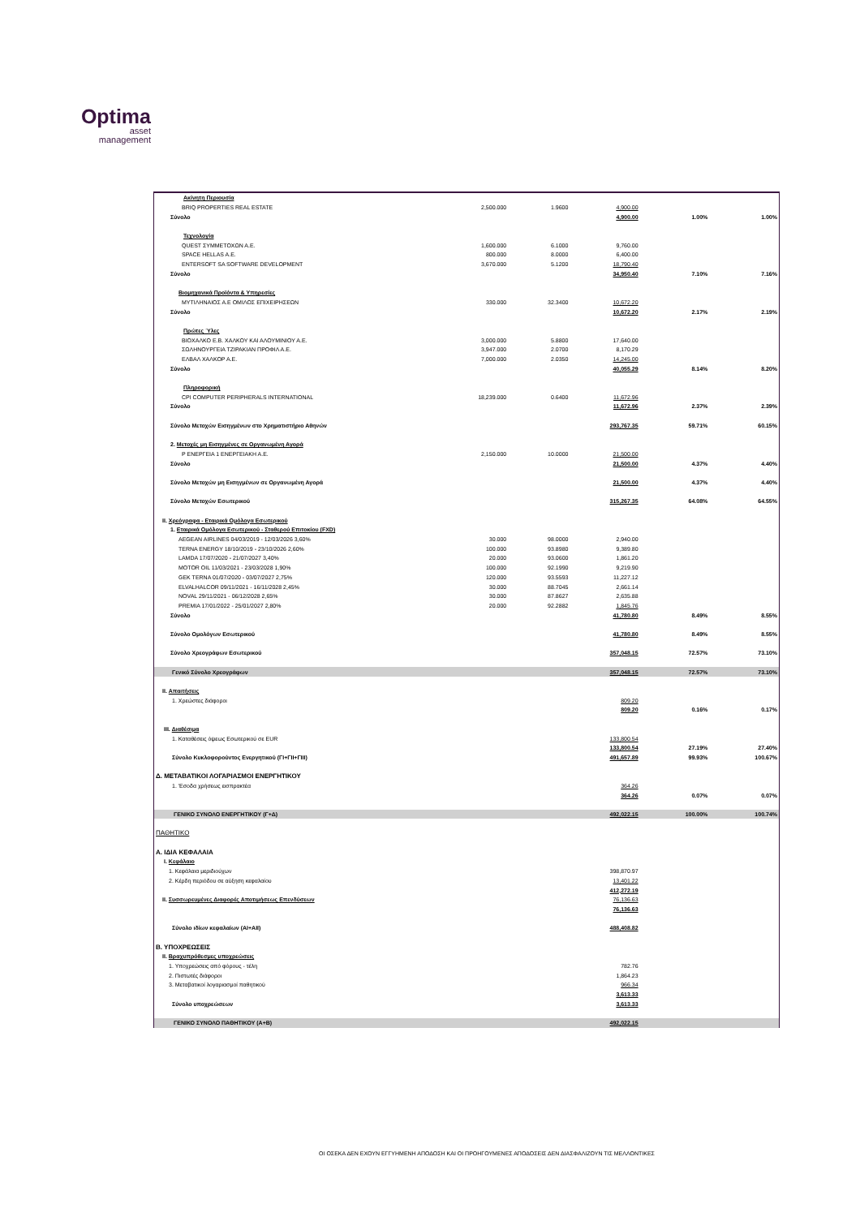Optima
asset
management
| Ακίνητη Περιουσία | | | | | |
| BRIQ PROPERTIES REAL ESTATE | 2,500.000 | 1.9600 | 4,900.00 | | |
| Σύνολο | | | 4,900.00 | 1.00% | 1.00% |
| Τεχνολογία | | | | | |
| QUEST ΣΥΜΜΕΤΟΧΩΝ Α.Ε. | 1,600.000 | 6.1000 | 9,760.00 | | |
| SPACE HELLAS A.E. | 800.000 | 8.0000 | 6,400.00 | | |
| ENTERSOFT SA SOFTWARE DEVELOPMENT | 3,670.000 | 5.1200 | 18,790.40 | | |
| Σύνολο | | | 34,950.40 | 7.10% | 7.16% |
| Βιομηχανικά Προϊόντα & Υπηρεσίες | | | | | |
| ΜΥΤΙΛΗΝΑΙΟΣ Α.Ε ΟΜΙΛΟΣ ΕΠΙΧΕΙΡΗΣΕΩΝ | 330.000 | 32.3400 | 10,672.20 | | |
| Σύνολο | | | 10,672.20 | 2.17% | 2.19% |
| Πρώτες Ύλες | | | | | |
| ΒΙΟΧΑΛΚΟ Ε.Β. ΧΑΛΚΟΥ ΚΑΙ ΑΛΟΥΜΙΝΙΟΥ Α.Ε. | 3,000.000 | 5.8800 | 17,640.00 | | |
| ΣΩΛΗΝΟΥΡΓΕΙΑ ΤΖΙΡΑΚΙΑΝ ΠΡΟΦΙΛ Α.Ε. | 3,947.000 | 2.0700 | 8,170.29 | | |
| ΕΛΒΑΛ ΧΑΛΚΟΡ Α.Ε. | 7,000.000 | 2.0350 | 14,245.00 | | |
| Σύνολο | | | 40,055.29 | 8.14% | 8.20% |
| Πληροφορική | | | | | |
| CPI COMPUTER PERIPHERALS INTERNATIONAL | 18,239.000 | 0.6400 | 11,672.96 | | |
| Σύνολο | | | 11,672.96 | 2.37% | 2.39% |
| Σύνολο Μετοχών Εισηγμένων στο Χρηματιστήριο Αθηνών | | | 293,767.35 | 59.71% | 60.15% |
| 2. Μετοχές μη Εισηγμένες σε Οργανωμένη Αγορά | | | | | |
| Ρ ΕΝΕΡΓΕΙΑ 1 ΕΝΕΡΓΕΙΑΚΗ Α.Ε. | 2,150.000 | 10.0000 | 21,500.00 | | |
| Σύνολο | | | 21,500.00 | 4.37% | 4.40% |
| Σύνολο Μετοχών μη Εισηγμένων σε Οργανωμένη Αγορά | | | 21,500.00 | 4.37% | 4.40% |
| Σύνολο Μετοχών Εσωτερικού | | | 315,267.35 | 64.08% | 64.55% |
| II. Χρεόγραφα - Εταιρικά Ομόλογα Εσωτερικού | | | | | |
| 1. Εταιρικά Ομόλογα Εσωτερικού - Σταθερού Επιτοκίου (FXD) | | | | | |
| AEGEAN AIRLINES 04/03/2019 - 12/03/2026 3,60% | 30.000 | 98.0000 | 2,940.00 | | |
| TERNA ENERGY 18/10/2019 - 23/10/2026 2,60% | 100.000 | 93.8980 | 9,389.80 | | |
| LAMDA 17/07/2020 - 21/07/2027 3,40% | 20.000 | 93.0600 | 1,861.20 | | |
| MOTOR OIL 11/03/2021 - 23/03/2028 1,90% | 100.000 | 92.1990 | 9,219.90 | | |
| GEK TERNA 01/07/2020 - 03/07/2027 2,75% | 120.000 | 93.5593 | 11,227.12 | | |
| ELVALHALCOR 09/11/2021 - 16/11/2028 2,45% | 30.000 | 88.7045 | 2,661.14 | | |
| NOVAL 29/11/2021 - 06/12/2028 2,65% | 30.000 | 87.8627 | 2,635.88 | | |
| PREMIA 17/01/2022 - 25/01/2027 2,80% | 20.000 | 92.2882 | 1,845.76 | | |
| Σύνολο | | | 41,780.80 | 8.49% | 8.55% |
| Σύνολο Ομολόγων Εσωτερικού | | | 41,780.80 | 8.49% | 8.55% |
| Σύνολο Χρεογράφων Εσωτερικού | | | 357,048.15 | 72.57% | 73.10% |
| Γενικό Σύνολο Χρεογράφων | | | 357,048.15 | 72.57% | 73.10% |
| II. Απαιτήσεις | | | | | |
| 1. Χρεώστες διάφοροι | | | 809.20 | | |
| | | | 809.20 | 0.16% | 0.17% |
| III. Διαθέσιμα | | | | | |
| 1. Καταθέσεις όψεως Εσωτερικού σε EUR | | | 133,800.54 | | |
| | | | 133,800.54 | 27.19% | 27.40% |
| Σύνολο Κυκλοφορούντος Ενεργητικού (ΓΙ+ΓΙΙ+ΓΙΙΙ) | | | 491,657.89 | 99.93% | 100.67% |
| Δ. ΜΕΤΑΒΑΤΙΚΟΙ ΛΟΓΑΡΙΑΣΜΟΙ ΕΝΕΡΓΗΤΙΚΟΥ | | | | | |
| 1. 'Εσοδα χρήσεως εισπρακτέα | | | 364.26 | | |
| | | | 364.26 | 0.07% | 0.07% |
| ΓΕΝΙΚΟ ΣΥΝΟΛΟ ΕΝΕΡΓΗΤΙΚΟΥ (Γ+Δ) | | | 492,022.15 | 100.00% | 100.74% |
| ΠΑΘΗΤΙΚΟ | | | | | |
| Α. ΙΔΙΑ ΚΕΦΑΛΑΙΑ | | | | | |
| I. Κεφάλαιο | | | | | |
| 1. Κεφάλαια μεριδιούχων | | | 398,870.97 | | |
| 2. Κέρδη περιόδου σε αύξηση κεφαλαίου | | | 13,401.22 | | |
| | | | 412,272.19 | | |
| II. Συσσωρευμένες Διαφορές Αποτιμήσεως Επενδύσεων | | | 76,136.63 | | |
| | | | 76,136.63 | | |
| Σύνολο ιδίων κεφαλαίων (ΑΙ+ΑΙΙ) | | | 488,408.82 | | |
| Β. ΥΠΟΧΡΕΩΣΕΙΣ | | | | | |
| II. Βραχυπρόθεσμες υποχρεώσεις | | | | | |
| 1. Υποχρεώσεις από φόρους - τέλη | | | 782.76 | | |
| 2. Πιστωτές διάφοροι | | | 1,864.23 | | |
| 3. Μεταβατικοί λογαριασμοί παθητικού | | | 966.34 | | |
| | | | 3,613.33 | | |
| Σύνολο υποχρεώσεων | | | 3,613.33 | | |
| ΓΕΝΙΚΟ ΣΥΝΟΛΟ ΠΑΘΗΤΙΚΟΥ (Α+Β) | | | 492,022.15 | | |
ΟΙ ΟΣΕΚΑ ΔΕΝ ΕΧΟΥΝ ΕΓΓΥΗΜΕΝΗ ΑΠΟΔΟΣΗ ΚΑΙ ΟΙ ΠΡΟΗΓΟΥΜΕΝΕΣ ΑΠΟΔΟΣΕΙΣ ΔΕΝ ΔΙΑΣΦΑΛΙΖΟΥΝ ΤΙΣ ΜΕΛΛΟΝΤΙΚΕΣ